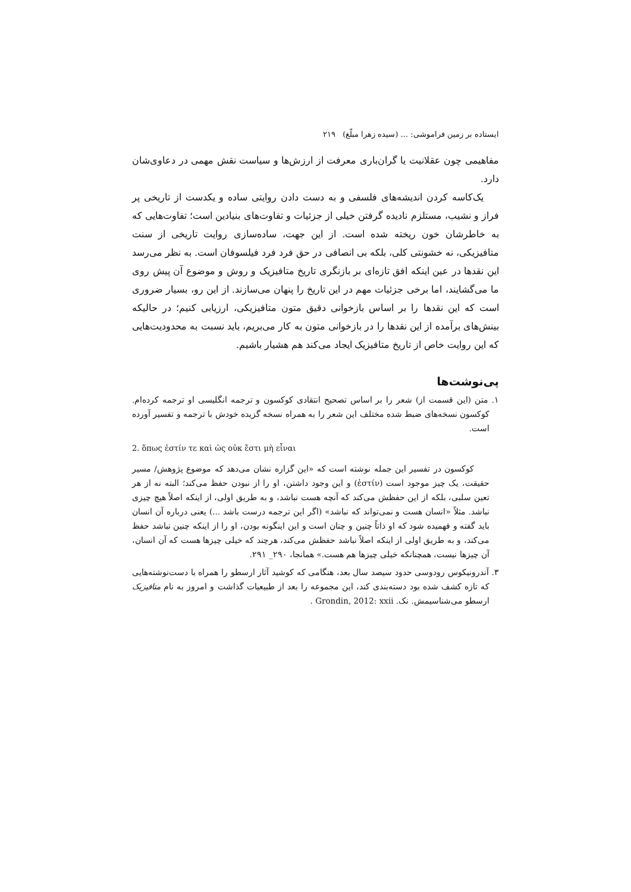ایستاده بر زمین فراموشی: ... (سیده زهرا مبلّغ) ۲۱۹
مفاهیمی چون عقلانیت یا گران‌باری معرفت از ارزش‌ها و سیاست نقش مهمی در دعاوی‌شان دارد.
یک‌کاسه کردن اندیشه‌های فلسفی و به دست دادن روایتی ساده و یکدست از تاریخی پر فراز و نشیب، مستلزم نادیده گرفتن خیلی از جزئیات و تفاوت‌های بنیادین است؛ تفاوت‌هایی که به خاطرشان خون ریخته شده است. از این جهت، ساده‌سازی روایت تاریخی از سنت متافیزیکی، نه خشونتی کلی، بلکه بی انصافی در حق فرد فرد فیلسوفان است. به نظر می‌رسد این نقدها در عین اینکه افق تازه‌ای بر بازنگری تاریخ متافیزیک و روش و موضوع آن پیش روی ما می‌گشایند، اما برخی جزئیات مهم در این تاریخ را پنهان می‌سازند. از این رو، بسیار ضروری است که این نقدها را بر اساس بازخوانی دقیق متون متافیزیکی، ارزیابی کنیم؛ در حالیکه بینش‌های برآمده از این نقدها را در بازخوانی متون به کار می‌بریم، باید نسبت به محدودیت‌هایی که این روایت خاص از تاریخ متافیزیک ایجاد می‌کند هم هشیار باشیم.
پی‌نوشت‌ها
۱. متن (این قسمت از) شعر را بر اساس تصحیح انتقادی کوکسون و ترجمه انگلیسی او ترجمه کرده‌ام. کوکسون نسخه‌های ضبط شده مختلف این شعر را به همراه نسخه گزیده خودش با ترجمه و تفسیر آورده است.
2. ὅπως ἐστίν τε καὶ ὡς οὐκ ἔστι μὴ εἶναι
کوکسون در تفسیر این جمله نوشته است که «این گزاره نشان می‌دهد که موضوع پژوهش/ مسیر حقیقت، یک چیز موجود است (ἐστίν) و این وجود داشتن، او را از نبودن حفظ می‌کند؛ البته نه از هر تعین سلبی، بلکه از این حفظش می‌کند که آنچه هست نباشد، و به طریق اولی، از اینکه اصلاً هیچ چیزی نباشد. مثلاً «انسان هست و نمی‌تواند که نباشد» (اگر این ترجمه درست باشد ...) یعنی درباره آن انسان باید گفته و فهمیده شود که او ذاتاً چنین و چنان است و این اینگونه بودن، او را از اینکه چنین نباشد حفظ می‌کند، و به طریق اولی از اینکه اصلاً نباشد حفظش می‌کند، هرچند که خیلی چیزها هست که آن انسان، آن چیزها نیست، همچنانکه خیلی چیزها هم هست.» همانجا، ۲۹۰_ ۲۹۱.
۳. آندرونیکوس رودوسی حدود سیصد سال بعد، هنگامی که کوشید آثار ارسطو را همراه با دست‌نوشته‌هایی که تازه کشف شده بود دسته‌بندی کند، این مجموعه را بعد از طبیعیات گذاشت و امروز به نام متافیزیک ارسطو می‌شناسیمش. نک. Grondin, 2012: xxii .